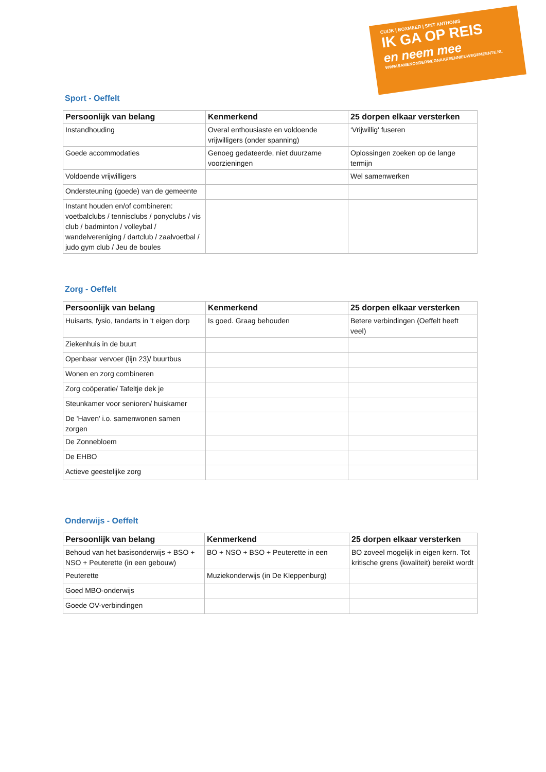CUIJK | BOXMEER | SINT ANTHONIS
IK GA OP REIS
en neem mee
WWW.SAMENONDERWEGNAAREENNIEUWEGEMEENTE.NL
Sport - Oeffelt
| Persoonlijk van belang | Kenmerkend | 25 dorpen elkaar versterken |
| --- | --- | --- |
| Instandhouding | Overal enthousiaste en voldoende vrijwilligers (onder spanning) | ‘Vrijwillig' fuseren |
| Goede accommodaties | Genoeg gedateerde, niet duurzame voorzieningen | Oplossingen zoeken op de lange termijn |
| Voldoende vrijwilligers | | Wel samenwerken |
| Ondersteuning (goede) van de gemeente | | |
| Instant houden en/of combineren: voetbalclubs / tennisclubs / ponyclubs / vis club / badminton / volleybal / wandelvereniging / dartclub / zaalvoetbal / judo gym club / Jeu de boules | | |
Zorg - Oeffelt
| Persoonlijk van belang | Kenmerkend | 25 dorpen elkaar versterken |
| --- | --- | --- |
| Huisarts, fysio, tandarts in 't eigen dorp | Is goed. Graag behouden | Betere verbindingen (Oeffelt heeft veel) |
| Ziekenhuis in de buurt | | |
| Openbaar vervoer (lijn 23)/ buurtbus | | |
| Wonen en zorg combineren | | |
| Zorg coöperatie/ Tafeltje dek je | | |
| Steunkamer voor senioren/ huiskamer | | |
| De 'Haven' i.o. samenwonen samen zorgen | | |
| De Zonnebloem | | |
| De EHBO | | |
| Actieve geestelijke zorg | | |
Onderwijs - Oeffelt
| Persoonlijk van belang | Kenmerkend | 25 dorpen elkaar versterken |
| --- | --- | --- |
| Behoud van het basisonderwijs + BSO + NSO + Peuterette (in een gebouw) | BO + NSO + BSO + Peuterette in een | BO zoveel mogelijk in eigen kern. Tot kritische grens (kwaliteit) bereikt wordt |
| Peuterette | Muziekonderwijs (in De Kleppenburg) | |
| Goed MBO-onderwijs | | |
| Goede OV-verbindingen | | |